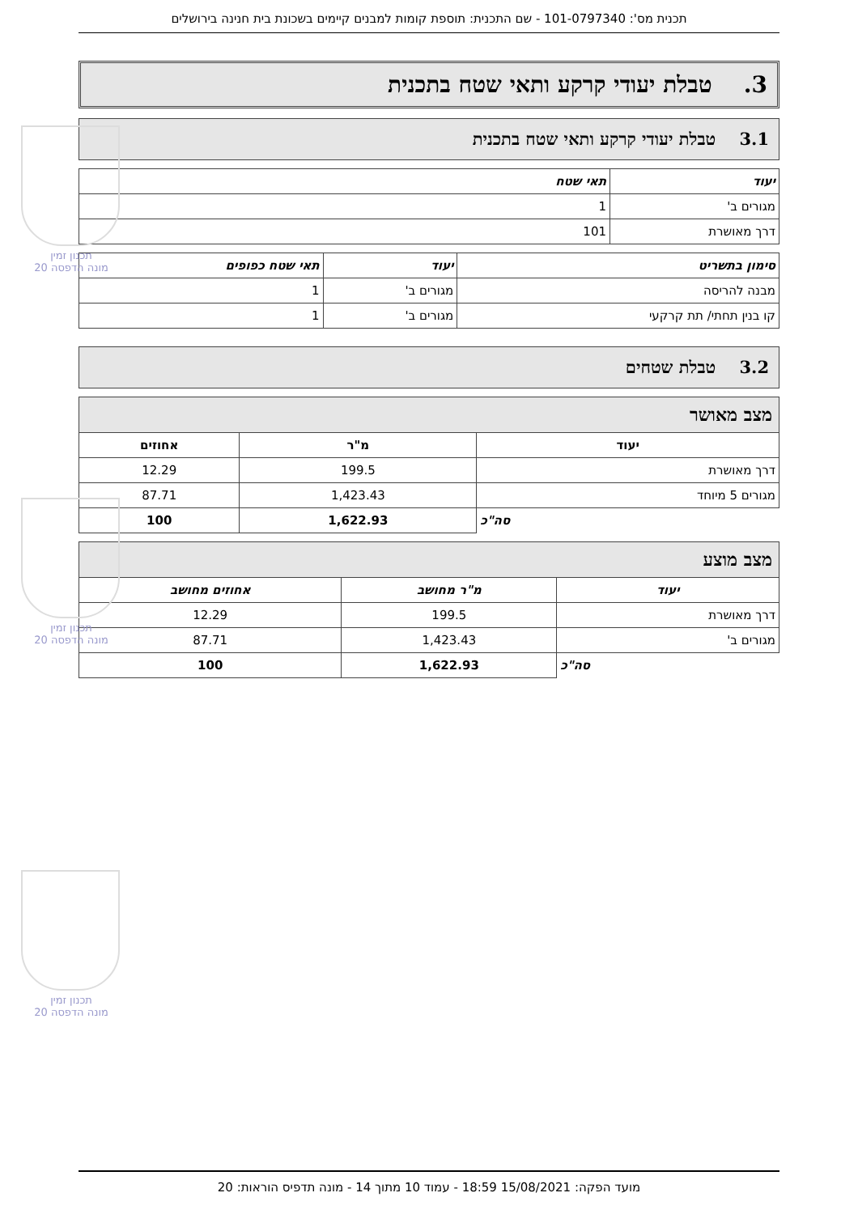תכנית מס': 101-0797340 - שם התכנית: תוספת קומות למבנים קיימים בשכונת בית חנינה בירושלים
3. טבלת יעודי קרקע ותאי שטח בתכנית
3.1 טבלת יעודי קרקע ותאי שטח בתכנית
| יעוד | תאי שטח |
| --- | --- |
| מגורים ב' | 1 |
| דרך מאושרת | 101 |
| סימון בתשריט | יעוד | תאי שטח כפופים |
| --- | --- | --- |
| מבנה להריסה | מגורים ב' | 1 |
| קו בנין תחתי/ תת קרקעי | מגורים ב' | 1 |
3.2 טבלת שטחים
| מצב מאושר | | |
| --- | --- | --- |
| יעוד | מ"ר | אחוזים |
| דרך מאושרת | 199.5 | 12.29 |
| מגורים 5 מיוחד | 1,423.43 | 87.71 |
| סה"כ | 1,622.93 | 100 |
| מצב מוצע | | |
| --- | --- | --- |
| יעוד | מ"ר מחושב | אחוזים מחושב |
| דרך מאושרת | 199.5 | 12.29 |
| מגורים ב' | 1,423.43 | 87.71 |
| סה"כ | 1,622.93 | 100 |
תכנון זמין
מונה הדפסה 20
תכנון זמין
מונה הדפסה 20
תכנון זמין
מונה הדפסה 20
מועד הפקה: 15/08/2021 18:59 - עמוד 10 מתוך 14 - מונה תדפיס הוראות: 20